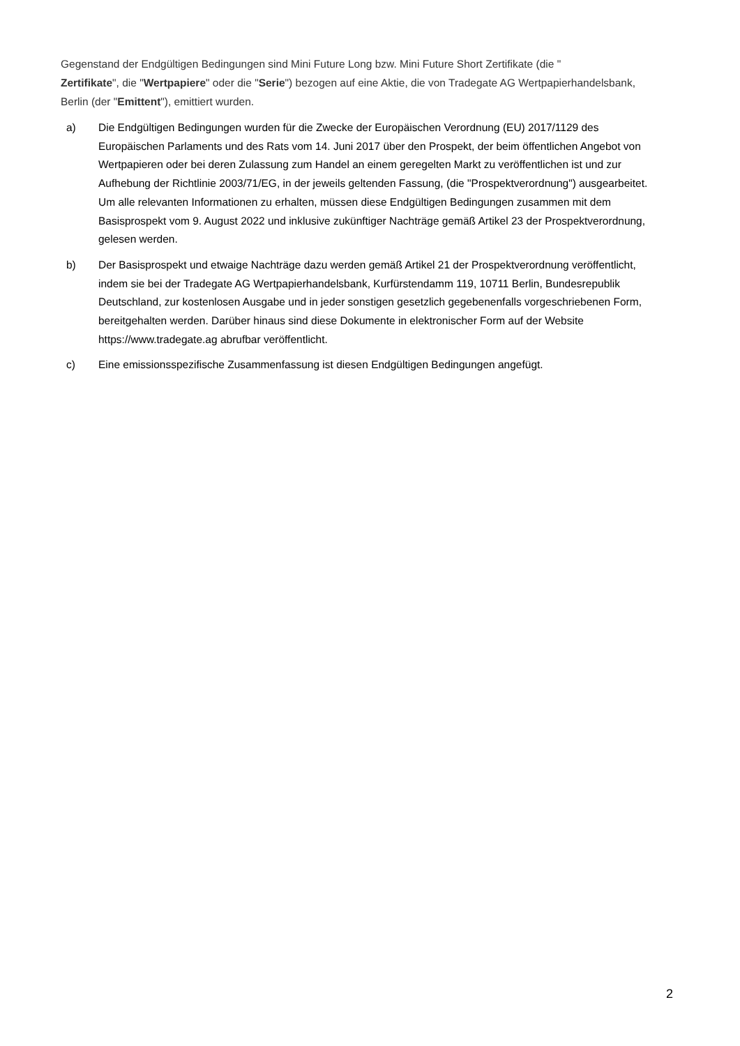Gegenstand der Endgültigen Bedingungen sind Mini Future Long bzw. Mini Future Short Zertifikate (die "
Zertifikate", die "Wertpapiere" oder die "Serie") bezogen auf eine Aktie, die von Tradegate AG Wertpapierhandelsbank, Berlin (der "Emittent"), emittiert wurden.
a) Die Endgültigen Bedingungen wurden für die Zwecke der Europäischen Verordnung (EU) 2017/1129 des Europäischen Parlaments und des Rats vom 14. Juni 2017 über den Prospekt, der beim öffentlichen Angebot von Wertpapieren oder bei deren Zulassung zum Handel an einem geregelten Markt zu veröffentlichen ist und zur Aufhebung der Richtlinie 2003/71/EG, in der jeweils geltenden Fassung, (die "Prospektverordnung") ausgearbeitet. Um alle relevanten Informationen zu erhalten, müssen diese Endgültigen Bedingungen zusammen mit dem Basisprospekt vom 9. August 2022 und inklusive zukünftiger Nachträge gemäß Artikel 23 der Prospektverordnung, gelesen werden.
b) Der Basisprospekt und etwaige Nachträge dazu werden gemäß Artikel 21 der Prospektverordnung veröffentlicht, indem sie bei der Tradegate AG Wertpapierhandelsbank, Kurfürstendamm 119, 10711 Berlin, Bundesrepublik Deutschland, zur kostenlosen Ausgabe und in jeder sonstigen gesetzlich gegebenenfalls vorgeschriebenen Form, bereitgehalten werden. Darüber hinaus sind diese Dokumente in elektronischer Form auf der Website https://www.tradegate.ag abrufbar veröffentlicht.
c) Eine emissionsspezifische Zusammenfassung ist diesen Endgültigen Bedingungen angefügt.
2